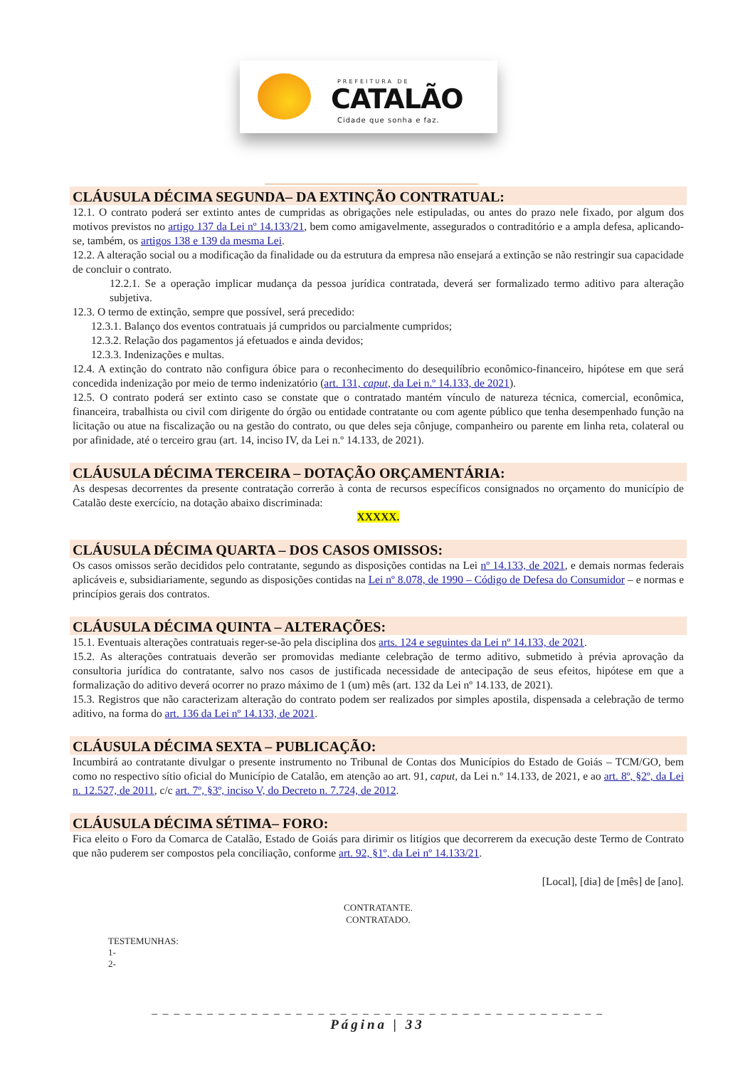PREFEITURA DE
CATALÃO
Cidade que sonha e faz.
CLÁUSULA DÉCIMA SEGUNDA– DA EXTINÇÃO CONTRATUAL:
12.1. O contrato poderá ser extinto antes de cumpridas as obrigações nele estipuladas, ou antes do prazo nele fixado, por algum dos motivos previstos no artigo 137 da Lei nº 14.133/21, bem como amigavelmente, assegurados o contraditório e a ampla defesa, aplicando-se, também, os artigos 138 e 139 da mesma Lei.
12.2. A alteração social ou a modificação da finalidade ou da estrutura da empresa não ensejará a extinção se não restringir sua capacidade de concluir o contrato.
12.2.1. Se a operação implicar mudança da pessoa jurídica contratada, deverá ser formalizado termo aditivo para alteração subjetiva.
12.3. O termo de extinção, sempre que possível, será precedido:
12.3.1. Balanço dos eventos contratuais já cumpridos ou parcialmente cumpridos;
12.3.2. Relação dos pagamentos já efetuados e ainda devidos;
12.3.3. Indenizações e multas.
12.4. A extinção do contrato não configura óbice para o reconhecimento do desequilíbrio econômico-financeiro, hipótese em que será concedida indenização por meio de termo indenizatório (art. 131, caput, da Lei n.º 14.133, de 2021).
12.5. O contrato poderá ser extinto caso se constate que o contratado mantém vínculo de natureza técnica, comercial, econômica, financeira, trabalhista ou civil com dirigente do órgão ou entidade contratante ou com agente público que tenha desempenhado função na licitação ou atue na fiscalização ou na gestão do contrato, ou que deles seja cônjuge, companheiro ou parente em linha reta, colateral ou por afinidade, até o terceiro grau (art. 14, inciso IV, da Lei n.º 14.133, de 2021).
CLÁUSULA DÉCIMA TERCEIRA – DOTAÇÃO ORÇAMENTÁRIA:
As despesas decorrentes da presente contratação correrão à conta de recursos específicos consignados no orçamento do município de Catalão deste exercício, na dotação abaixo discriminada:
XXXXX.
CLÁUSULA DÉCIMA QUARTA – DOS CASOS OMISSOS:
Os casos omissos serão decididos pelo contratante, segundo as disposições contidas na Lei nº 14.133, de 2021, e demais normas federais aplicáveis e, subsidiariamente, segundo as disposições contidas na Lei nº 8.078, de 1990 – Código de Defesa do Consumidor – e normas e princípios gerais dos contratos.
CLÁUSULA DÉCIMA QUINTA – ALTERAÇÕES:
15.1. Eventuais alterações contratuais reger-se-ão pela disciplina dos arts. 124 e seguintes da Lei nº 14.133, de 2021.
15.2. As alterações contratuais deverão ser promovidas mediante celebração de termo aditivo, submetido à prévia aprovação da consultoria jurídica do contratante, salvo nos casos de justificada necessidade de antecipação de seus efeitos, hipótese em que a formalização do aditivo deverá ocorrer no prazo máximo de 1 (um) mês (art. 132 da Lei nº 14.133, de 2021).
15.3. Registros que não caracterizam alteração do contrato podem ser realizados por simples apostila, dispensada a celebração de termo aditivo, na forma do art. 136 da Lei nº 14.133, de 2021.
CLÁUSULA DÉCIMA SEXTA – PUBLICAÇÃO:
Incumbirá ao contratante divulgar o presente instrumento no Tribunal de Contas dos Municípios do Estado de Goiás – TCM/GO, bem como no respectivo sítio oficial do Município de Catalão, em atenção ao art. 91, caput, da Lei n.º 14.133, de 2021, e ao art. 8º, §2º, da Lei n. 12.527, de 2011, c/c art. 7º, §3º, inciso V, do Decreto n. 7.724, de 2012.
CLÁUSULA DÉCIMA SÉTIMA– FORO:
Fica eleito o Foro da Comarca de Catalão, Estado de Goiás para dirimir os litígios que decorrerem da execução deste Termo de Contrato que não puderem ser compostos pela conciliação, conforme art. 92, §1º, da Lei nº 14.133/21.
[Local], [dia] de [mês] de [ano].
CONTRATANTE.
CONTRATADO.
TESTEMUNHAS:
1-
2-
_ _ _ _ _ _ _ _ _ _ _ _ _ _ _ _ _ _ _ _ _ _ _ _ _ _ _ _ _ _ _ _ _ _ _ _ _ _ _ _ _
Página | 33